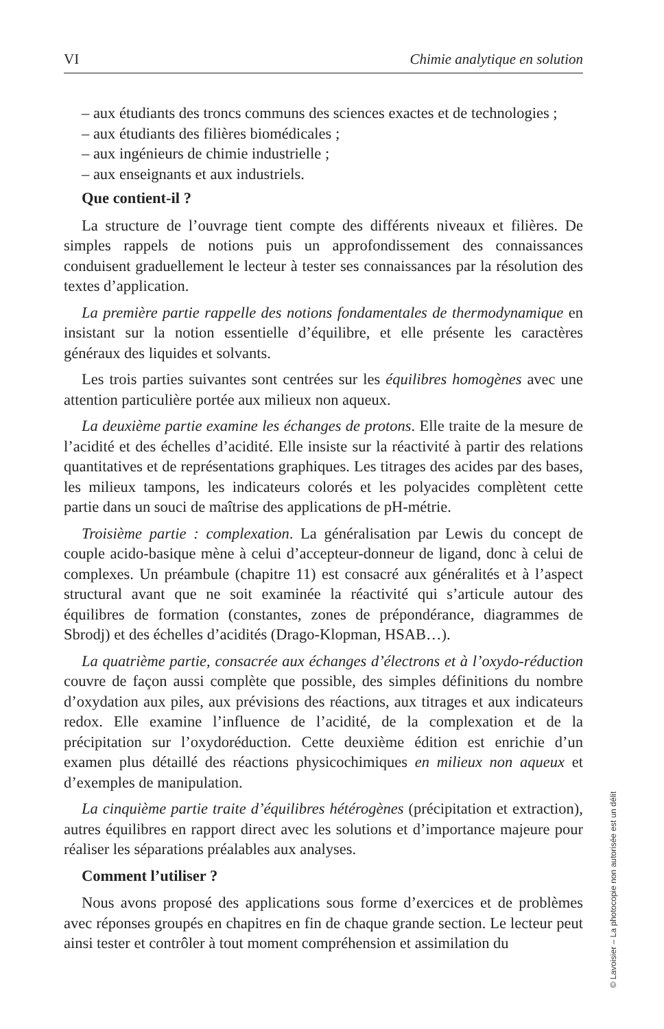VI Chimie analytique en solution
– aux étudiants des troncs communs des sciences exactes et de technologies ;
– aux étudiants des filières biomédicales ;
– aux ingénieurs de chimie industrielle ;
– aux enseignants et aux industriels.
Que contient-il ?
La structure de l’ouvrage tient compte des différents niveaux et filières. De simples rappels de notions puis un approfondissement des connaissances conduisent graduellement le lecteur à tester ses connaissances par la résolution des textes d’application.
La première partie rappelle des notions fondamentales de thermodynamique en insistant sur la notion essentielle d’équilibre, et elle présente les caractères généraux des liquides et solvants.
Les trois parties suivantes sont centrées sur les équilibres homogènes avec une attention particulière portée aux milieux non aqueux.
La deuxième partie examine les échanges de protons. Elle traite de la mesure de l’acidité et des échelles d’acidité. Elle insiste sur la réactivité à partir des relations quantitatives et de représentations graphiques. Les titrages des acides par des bases, les milieux tampons, les indicateurs colorés et les polyacides complètent cette partie dans un souci de maîtrise des applications de pH-métrie.
Troisième partie : complexation. La généralisation par Lewis du concept de couple acido-basique mène à celui d’accepteur-donneur de ligand, donc à celui de complexes. Un préambule (chapitre 11) est consacré aux généralités et à l’aspect structural avant que ne soit examinée la réactivité qui s’articule autour des équilibres de formation (constantes, zones de prépondérance, diagrammes de Sbrodj) et des échelles d’acidités (Drago-Klopman, HSAB…).
La quatrième partie, consacrée aux échanges d’électrons et à l’oxydo-réduction couvre de façon aussi complète que possible, des simples définitions du nombre d’oxydation aux piles, aux prévisions des réactions, aux titrages et aux indicateurs redox. Elle examine l’influence de l’acidité, de la complexation et de la précipitation sur l’oxydoréduction. Cette deuxième édition est enrichie d’un examen plus détaillé des réactions physicochimiques en milieux non aqueux et d’exemples de manipulation.
La cinquième partie traite d’équilibres hétérogènes (précipitation et extraction), autres équilibres en rapport direct avec les solutions et d’importance majeure pour réaliser les séparations préalables aux analyses.
Comment l’utiliser ?
Nous avons proposé des applications sous forme d’exercices et de problèmes avec réponses groupés en chapitres en fin de chaque grande section. Le lecteur peut ainsi tester et contrôler à tout moment compréhension et assimilation du
© Lavoisier – La photocopie non autorisée est un délit